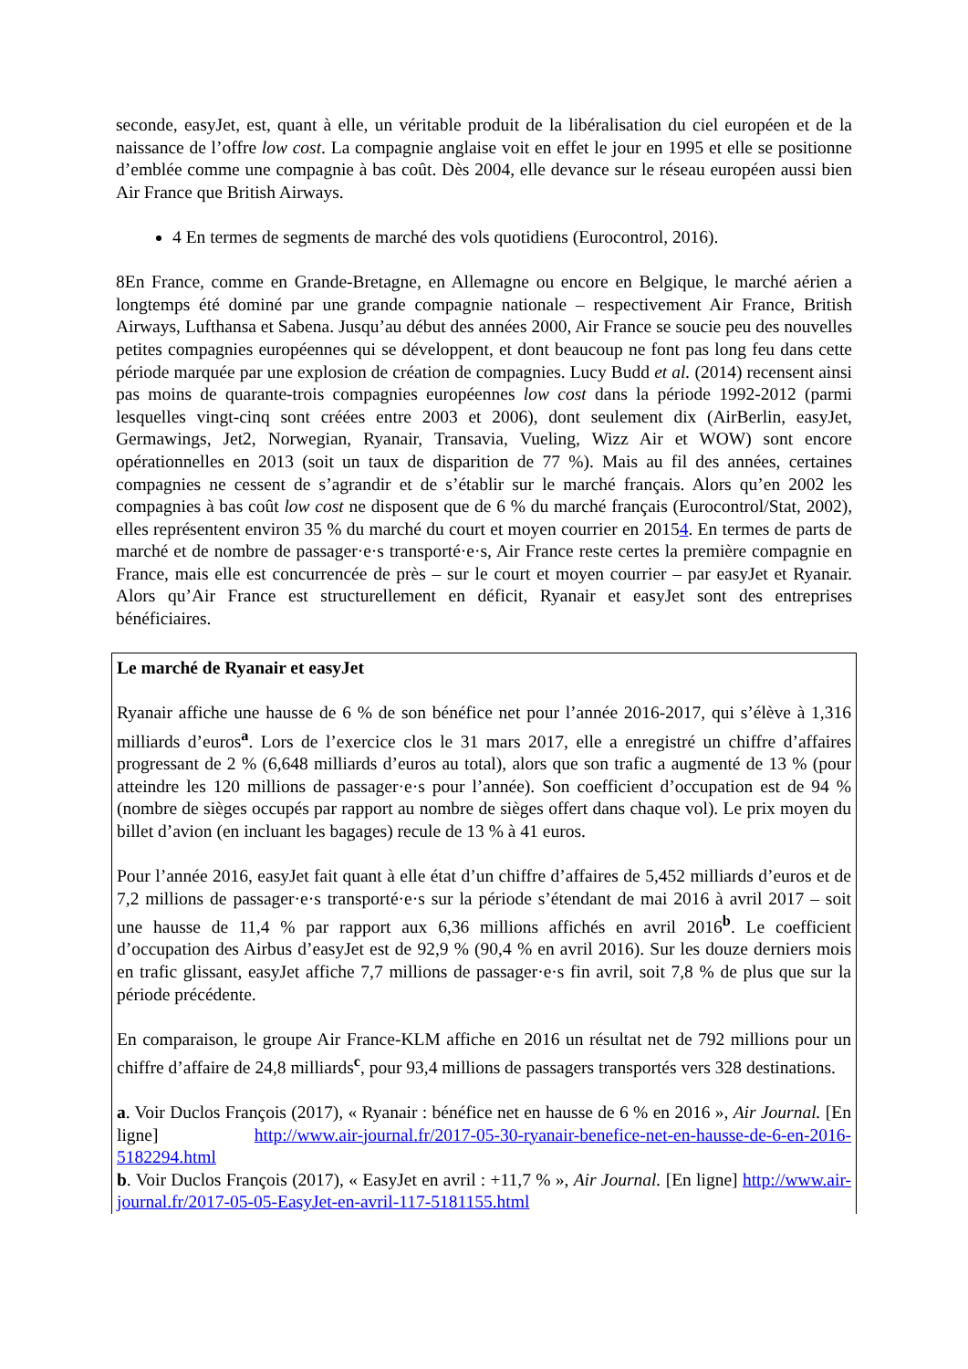seconde, easyJet, est, quant à elle, un véritable produit de la libéralisation du ciel européen et de la naissance de l’offre low cost. La compagnie anglaise voit en effet le jour en 1995 et elle se positionne d’emblée comme une compagnie à bas coût. Dès 2004, elle devance sur le réseau européen aussi bien Air France que British Airways.
4 En termes de segments de marché des vols quotidiens (Eurocontrol, 2016).
8En France, comme en Grande-Bretagne, en Allemagne ou encore en Belgique, le marché aérien a longtemps été dominé par une grande compagnie nationale – respectivement Air France, British Airways, Lufthansa et Sabena. Jusqu’au début des années 2000, Air France se soucie peu des nouvelles petites compagnies européennes qui se développent, et dont beaucoup ne font pas long feu dans cette période marquée par une explosion de création de compagnies. Lucy Budd et al. (2014) recensent ainsi pas moins de quarante-trois compagnies européennes low cost dans la période 1992-2012 (parmi lesquelles vingt-cinq sont créées entre 2003 et 2006), dont seulement dix (AirBerlin, easyJet, Germawings, Jet2, Norwegian, Ryanair, Transavia, Vueling, Wizz Air et WOW) sont encore opérationnelles en 2013 (soit un taux de disparition de 77 %). Mais au fil des années, certaines compagnies ne cessent de s’agrandir et de s’établir sur le marché français. Alors qu’en 2002 les compagnies à bas coût low cost ne disposent que de 6 % du marché français (Eurocontrol/Stat, 2002), elles représentent environ 35 % du marché du court et moyen courrier en 20154. En termes de parts de marché et de nombre de passager·e·s transporté·e·s, Air France reste certes la première compagnie en France, mais elle est concurrencée de près – sur le court et moyen courrier – par easyJet et Ryanair. Alors qu’Air France est structurellement en déficit, Ryanair et easyJet sont des entreprises bénéficiaires.
Le marché de Ryanair et easyJet
Ryanair affiche une hausse de 6 % de son bénéfice net pour l’année 2016-2017, qui s’élève à 1,316 milliards d’euros<sup>a</sup>. Lors de l’exercice clos le 31 mars 2017, elle a enregistré un chiffre d’affaires progressant de 2 % (6,648 milliards d’euros au total), alors que son trafic a augmenté de 13 % (pour atteindre les 120 millions de passager·e·s pour l’année). Son coefficient d’occupation est de 94 % (nombre de sièges occupés par rapport au nombre de sièges offert dans chaque vol). Le prix moyen du billet d’avion (en incluant les bagages) recule de 13 % à 41 euros.
Pour l’année 2016, easyJet fait quant à elle état d’un chiffre d’affaires de 5,452 milliards d’euros et de 7,2 millions de passager·e·s transporté·e·s sur la période s’étendant de mai 2016 à avril 2017 – soit une hausse de 11,4 % par rapport aux 6,36 millions affichés en avril 2016<sup>b</sup>. Le coefficient d’occupation des Airbus d’easyJet est de 92,9 % (90,4 % en avril 2016). Sur les douze derniers mois en trafic glissant, easyJet affiche 7,7 millions de passager·e·s fin avril, soit 7,8 % de plus que sur la période précédente.
En comparaison, le groupe Air France-KLM affiche en 2016 un résultat net de 792 millions pour un chiffre d’affaire de 24,8 milliards<sup>c</sup>, pour 93,4 millions de passagers transportés vers 328 destinations.
a. Voir Duclos François (2017), « Ryanair : bénéfice net en hausse de 6 % en 2016 », Air Journal. [En ligne] http://www.air-journal.fr/2017-05-30-ryanair-benefice-net-en-hausse-de-6-en-2016-5182294.html
b. Voir Duclos François (2017), « EasyJet en avril : +11,7 % », Air Journal. [En ligne] http://www.air-journal.fr/2017-05-05-EasyJet-en-avril-117-5181155.html